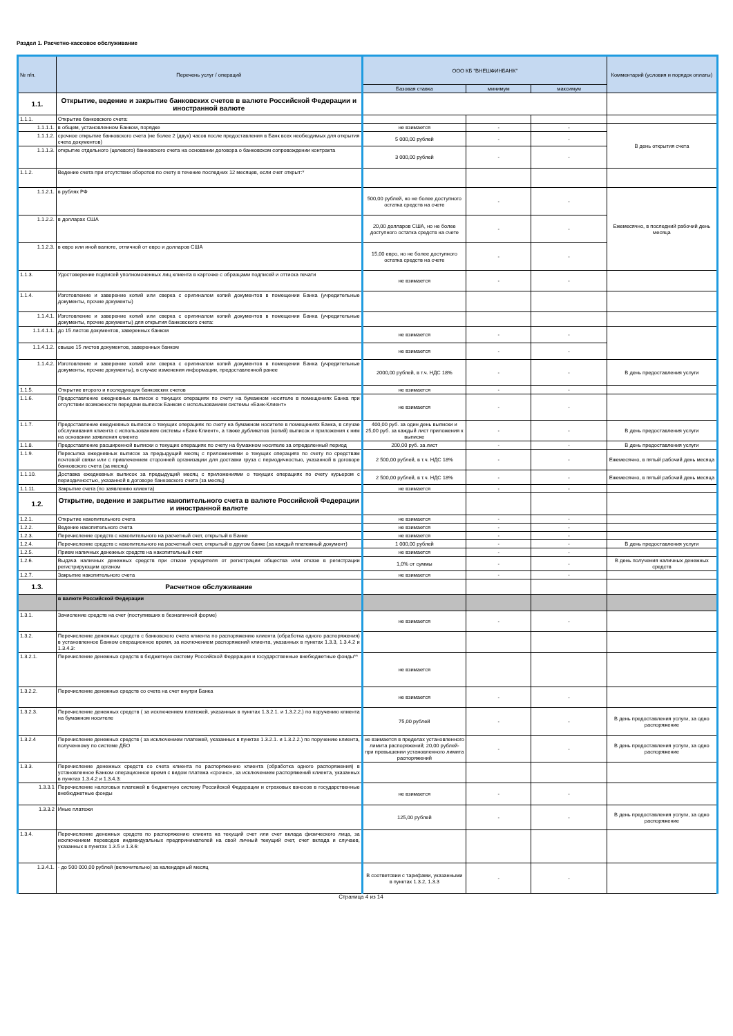Раздел 1. Расчетно-кассовое обслуживание
| № п/п. | Перечень услуг / операций | ООО КБ "ВНЕШФИНБАНК" | | | Комментарий (условия и порядок оплаты) |
| --- | --- | --- | --- | --- | --- |
| | | Базовая ставка | минимум | максимум | |
| 1.1. | Открытие, ведение и закрытие банковских счетов в валюте Российской Федерации и иностранной валюте | | | | |
| 1.1.1. | Открытие банковского счета: | | | | |
| 1.1.1.1. | в общем, установленном Банком, порядке | не взимается | - | - | В день открытия счета |
| 1.1.1.2. | срочное открытие банковского счета (не более 2 (двух) часов после предоставления в Банк всех необходимых для открытия счета документов) | 5 000,00 рублей | - | - | |
| 1.1.1.3. | открытие отдельного (целевого) банковского счета на основании договора о банковском сопровождении контракта | 3 000,00 рублей | - | - | |
| 1.1.2. | Ведение счета при отсутствии оборотов по счету в течение последних 12 месяцев, если счет открыт:* | | | | |
| 1.1.2.1. | в рублях РФ | 500,00 рублей, но не более доступного остатка средств на счете | - | - | Ежемесячно, в последний рабочий день месяца |
| 1.1.2.2. | в долларах США | 20,00 долларов США, но не более доступного остатка средств на счете | - | - | |
| 1.1.2.3. | в евро или иной валюте, отличной от евро и долларов США | 15,00 евро, но не более доступного остатка средств на счете | - | - | |
| 1.1.3. | Удостоверение подписей уполномоченных лиц клиента в карточке с образцами подписей и оттиска печати | не взимается | - | - | |
| 1.1.4. | Изготовление и заверение копий или сверка с оригиналом копий документов в помещении Банка (учредительные документы, прочие документы) | | | | |
| 1.1.4.1. | Изготовление и заверение копий или сверка с оригиналом копий документов в помещении Банка (учредительные документы, прочие документы) для открытия банковского счета: | | | | |
| 1.1.4.1.1. | до 15 листов документов, заверенных банком | не взимается | - | - | |
| 1.1.4.1.2. | свыше 15 листов документов, заверенных банком | не взимается | - | - | |
| 1.1.4.2. | Изготовление и заверение копий или сверка с оригиналом копий документов в помещении Банка (учредительные документы, прочие документы), в случае изменения информации, предоставленной ранее | 2000,00 рублей, в т.ч. НДС 18% | - | - | В день предоставления услуги |
| 1.1.5. | Открытие второго и последующих банковских счетов | не взимается | - | - | |
| 1.1.6. | Предоставление ежедневных выписок о текущих операциях по счету на бумажном носителе в помещениях Банка при отсутствии возможности передачи выписок Банком с использованием системы «Банк-Клиент» | не взимается | - | - | |
| 1.1.7. | Предоставление ежедневных выписок о текущих операциях по счету на бумажном носителе в помещениях Банка, в случае обслуживания клиента с использованием системы «Банк-Клиент», а также дубликатов (копий) выписок и приложения к ним на основании заявления клиента | 400,00 руб. за один день выписки и 25,00 руб. за каждый лист приложения к выписке | - | - | В день предоставления услуги |
| 1.1.8. | Предоставление расширенной выписки о текущих операциях по счету на бумажном носителе за определенный период | 200,00 руб. за лист | - | - | В день предоставления услуги |
| 1.1.9. | Пересылка ежедневных выписок за предыдущий месяц с приложениями о текущих операциях по счету по средствам почтовой связи или с привлечением сторонней организации для доставки груза с периодичностью, указанной в договоре банковского счета (за месяц) | 2 500,00 рублей, в т.ч. НДС 18% | - | - | Ежемесячно, в пятый рабочий день месяца |
| 1.1.10. | Доставка ежедневных выписок за предыдущий месяц с приложениями о текущих операциях по счету курьером с периодичностью, указанной в договоре банковского счета (за месяц) | 2 500,00 рублей, в т.ч. НДС 18% | - | - | Ежемесячно, в пятый рабочий день месяца |
| 1.1.11. | Закрытие счета (по заявлению клиента) | не взимается | - | - | |
| 1.2. | Открытие, ведение и закрытие накопительного счета в валюте Российской Федерации и иностранной валюте | | | | |
| 1.2.1. | Открытие накопительного счета | не взимается | - | - | |
| 1.2.2. | Ведение накопительного счета | не взимается | - | - | |
| 1.2.3. | Перечисление средств с накопительного на расчетный счет, открытый в Банке | не взимается | - | - | |
| 1.2.4. | Перечисление средств с накопительного на расчетный счет, открытый в другом банке (за каждый платежный документ) | 1 000,00 рублей | - | - | В день предоставления услуги |
| 1.2.5. | Прием наличных денежных средств на накопительный счет | не взимается | - | - | |
| 1.2.6. | Выдача наличных денежных средств при отказе учредителя от регистрации общества или отказе в регистрации регистрирующим органом | 1,0% от суммы | - | - | В день получения наличных денежных средств |
| 1.2.7. | Закрытие накопительного счета | не взимается | - | - | |
| 1.3. | Расчетное обслуживание | | | | |
| | в валюте Российской Федерации | | | | |
| 1.3.1. | Зачисление средств на счет (поступивших в безналичной форме) | не взимается | - | - | |
| 1.3.2. | Перечисление денежных средств с банковского счета клиента по распоряжению клиента (обработка одного распоряжения) в установленное Банком операционное время, за исключением распоряжений клиента, указанных в пунктах 1.3.3, 1.3.4.2 и 1.3.4.3: | | | | |
| 1.3.2.1. | Перечисление денежных средств в бюджетную систему Российской Федерации и государственные внебюджетные фонды** | не взимается | | | |
| 1.3.2.2. | Перечисление денежных средств со счета на счет внутри Банка | не взимается | - | - | |
| 1.3.2.3. | Перечисление денежных средств ( за исключением платежей, указанных в пунктах 1.3.2.1. и 1.3.2.2.) по поручению клиента на бумажном носителе | 75,00 рублей | - | - | В день предоставления услуги, за одно распоряжение |
| 1.3.2.4 | Перечисление денежных средств ( за исключением платежей, указанных в пунктах 1.3.2.1. и 1.3.2.2.) по поручению клиента, полученному по системе ДБО | не взимается в пределах установленного лимита распоряжений; 20,00 рублей- при превышении установленного лимита распоряжений | - | - | В день предоставления услуги, за одно распоряжение |
| 1.3.3. | Перечисление денежных средств со счета клиента по распоряжению клиента (обработка одного распоряжения) в установленное Банком операционное время с видом платежа «срочно», за исключением распоряжений клиента, указанных в пунктах 1.3.4.2 и 1.3.4.3: | | | | |
| 1.3.3.1 | Перечисление налоговых платежей в бюджетную систему Российской Федерации и страховых взносов в государственные внебюджетные фонды | не взимается | - | - | |
| 1.3.3.2 | Иные платежи | 125,00 рублей | - | - | В день предоставления услуги, за одно распоряжение |
| 1.3.4. | Перечисление денежных средств по распоряжению клиента на текущий счет или счет вклада физического лица, за исключением переводов индивидуальных предпринимателей на свой личный текущий счет, счет вклада и случаев, указанных в пунктах 1.3.5 и 1.3.6: | | | | |
| 1.3.4.1. | - до 500 000,00 рублей (включительно) за календарный месяц | В соответсвии с тарифами, указанными в пунктах 1.3.2, 1.3.3 | - | - | |
Страница 4 из 14